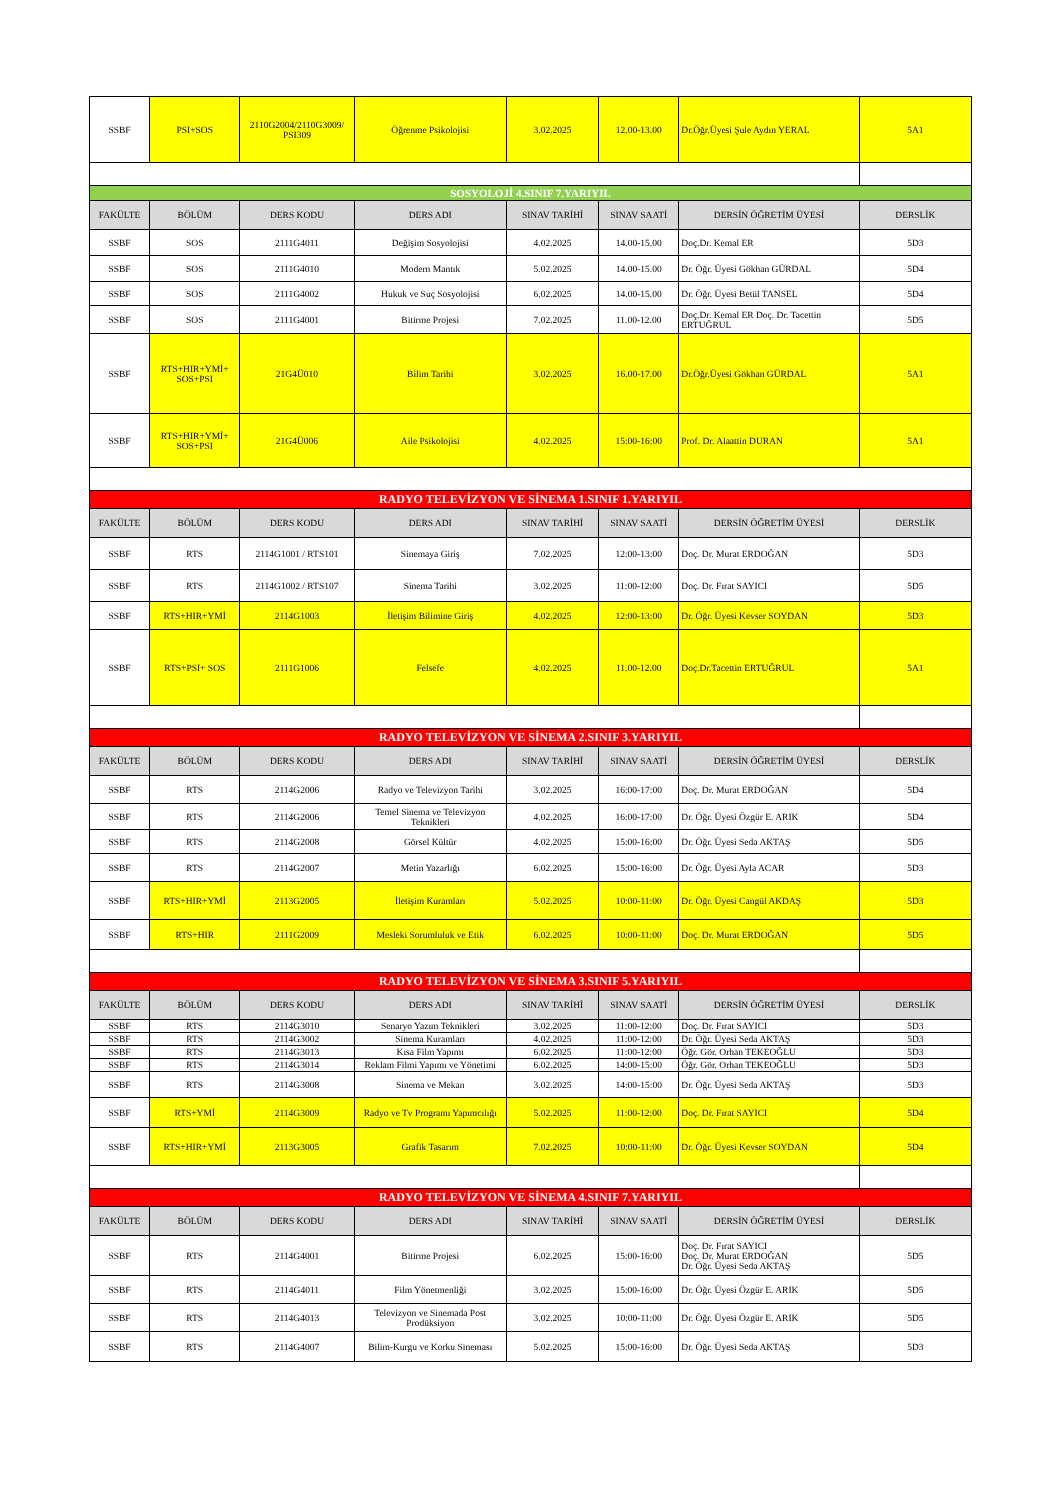| SSBF | PSI+SOS | 2110G2004/2110G3009/ PSI309 | Öğrenme Psikolojisi | 3.02.2025 | 12.00-13.00 | Dr.Öğr.Üyesi Şule Aydın YERAL | 5A1 |
| SOSYOLOJİ 4.SINIF 7.YARIYIL | | | | | | | |
| FAKÜLTE | BÖLÜM | DERS KODU | DERS ADI | SINAV TARİHİ | SINAV SAATİ | DERSİN ÖĞRETİM ÜYESİ | DERSLİK |
| SSBF | SOS | 2111G4011 | Değişim Sosyolojisi | 4.02.2025 | 14.00-15.00 | Doç.Dr. Kemal ER | 5D3 |
| SSBF | SOS | 2111G4010 | Modern Mantık | 5.02.2025 | 14.00-15.00 | Dr. Öğr. Üyesi Gökhan GÜRDAL | 5D4 |
| SSBF | SOS | 2111G4002 | Hukuk ve Suç Sosyolojisi | 6.02.2025 | 14.00-15.00 | Dr. Öğr. Üyesi Betül TANSEL | 5D4 |
| SSBF | SOS | 2111G4001 | Bitirme Projesi | 7.02.2025 | 11.00-12.00 | Doç.Dr. Kemal ER Doç. Dr. Tacettin ERTUĞRUL | 5D5 |
| SSBF | RTS+HIR+YMİ+ SOS+PSI | 21G4Ü010 | Bilim Tarihi | 3.02.2025 | 16.00-17.00 | Dr.Öğr.Üyesi Gökhan GÜRDAL | 5A1 |
| SSBF | RTS+HIR+YMİ+ SOS+PSI | 21G4Ü006 | Aile Psikolojisi | 4.02.2025 | 15:00-16:00 | Prof. Dr. Alaattin DURAN | 5A1 |
| RADYO TELEVİZYON VE SİNEMA 1.SINIF 1.YARIYIL | | | | | | | |
| FAKÜLTE | BÖLÜM | DERS KODU | DERS ADI | SINAV TARİHİ | SINAV SAATİ | DERSİN ÖĞRETİM ÜYESİ | DERSLİK |
| SSBF | RTS | 2114G1001 / RTS101 | Sinemaya Giriş | 7.02.2025 | 12:00-13:00 | Doç. Dr. Murat ERDOĞAN | 5D3 |
| SSBF | RTS | 2114G1002 / RTS107 | Sinema Tarihi | 3.02.2025 | 11:00-12:00 | Doç. Dr. Fırat SAYICI | 5D5 |
| SSBF | RTS+HIR+YMİ | 2114G1003 | İletişim Bilimine Giriş | 4.02.2025 | 12:00-13:00 | Dr. Öğr. Üyesi Kevser SOYDAN | 5D3 |
| SSBF | RTS+PSI+ SOS | 2111G1006 | Felsefe | 4.02.2025 | 11.00-12.00 | Doç.Dr.Tacettin ERTUĞRUL | 5A1 |
| RADYO TELEVİZYON VE SİNEMA 2.SINIF 3.YARIYIL | | | | | | | |
| FAKÜLTE | BÖLÜM | DERS KODU | DERS ADI | SINAV TARİHİ | SINAV SAATİ | DERSİN ÖĞRETİM ÜYESİ | DERSLİK |
| SSBF | RTS | 2114G2006 | Radyo ve Televizyon Tarihi | 3.02.2025 | 16:00-17:00 | Doç. Dr. Murat ERDOĞAN | 5D4 |
| SSBF | RTS | 2114G2006 | Temel Sinema ve Televizyon Teknikleri | 4.02.2025 | 16:00-17:00 | Dr. Öğr. Üyesi Özgür E. ARIK | 5D4 |
| SSBF | RTS | 2114G2008 | Görsel Kültür | 4.02.2025 | 15:00-16:00 | Dr. Öğr. Üyesi Seda AKTAŞ | 5D5 |
| SSBF | RTS | 2114G2007 | Metin Yazarlığı | 6.02.2025 | 15:00-16:00 | Dr. Öğr. Üyesi Ayla ACAR | 5D3 |
| SSBF | RTS+HIR+YMİ | 2113G2005 | İletişim Kuramları | 5.02.2025 | 10:00-11:00 | Dr. Öğr. Üyesi Cangül AKDAŞ | 5D3 |
| SSBF | RTS+HIR | 2111G2009 | Mesleki Sorumluluk ve Etik | 6.02.2025 | 10:00-11:00 | Doç. Dr. Murat ERDOĞAN | 5D5 |
| RADYO TELEVİZYON VE SİNEMA 3.SINIF 5.YARIYIL | | | | | | | |
| FAKÜLTE | BÖLÜM | DERS KODU | DERS ADI | SINAV TARİHİ | SINAV SAATİ | DERSİN ÖĞRETİM ÜYESİ | DERSLİK |
| SSBF | RTS | 2114G3010 | Senaryo Yazım Teknikleri | 3.02.2025 | 11:00-12:00 | Doç. Dr. Fırat SAYICI | 5D3 |
| SSBF | RTS | 2114G3002 | Sinema Kuramları | 4.02.2025 | 11:00-12:00 | Dr. Öğr. Üyesi Seda AKTAŞ | 5D3 |
| SSBF | RTS | 2114G3013 | Kısa Film Yapımı | 6.02.2025 | 11:00-12:00 | Öğr. Gör. Orhan TEKEOĞLU | 5D3 |
| SSBF | RTS | 2114G3014 | Reklam Filmi Yapımı ve Yönetimi | 6.02.2025 | 14:00-15:00 | Öğr. Gör. Orhan TEKEOĞLU | 5D3 |
| SSBF | RTS | 2114G3008 | Sinema ve Mekan | 3.02.2025 | 14:00-15:00 | Dr. Öğr. Üyesi Seda AKTAŞ | 5D3 |
| SSBF | RTS+YMİ | 2114G3009 | Radyo ve Tv Programı Yapımcılığı | 5.02.2025 | 11:00-12:00 | Doç. Dr. Fırat SAYICI | 5D4 |
| SSBF | RTS+HIR+YMİ | 2113G3005 | Grafik Tasarım | 7.02.2025 | 10:00-11:00 | Dr. Öğr. Üyesi Kevser SOYDAN | 5D4 |
| RADYO TELEVİZYON VE SİNEMA 4.SINIF 7.YARIYIL | | | | | | | |
| FAKÜLTE | BÖLÜM | DERS KODU | DERS ADI | SINAV TARİHİ | SINAV SAATİ | DERSİN ÖĞRETİM ÜYESİ | DERSLİK |
| SSBF | RTS | 2114G4001 | Bitirme Projesi | 6.02.2025 | 15:00-16:00 | Doç. Dr. Fırat SAYICI Doç. Dr. Murat ERDOĞAN Dr. Öğr. Üyesi Seda AKTAŞ | 5D5 |
| SSBF | RTS | 2114G4011 | Film Yönetmenliği | 3.02.2025 | 15:00-16:00 | Dr. Öğr. Üyesi Özgür E. ARIK | 5D5 |
| SSBF | RTS | 2114G4013 | Televizyon ve Sinemada Post Prodüksiyon | 3.02.2025 | 10:00-11:00 | Dr. Öğr. Üyesi Özgür E. ARIK | 5D5 |
| SSBF | RTS | 2114G4007 | Bilim-Kurgu ve Korku Sineması | 5.02.2025 | 15:00-16:00 | Dr. Öğr. Üyesi Seda AKTAŞ | 5D3 |